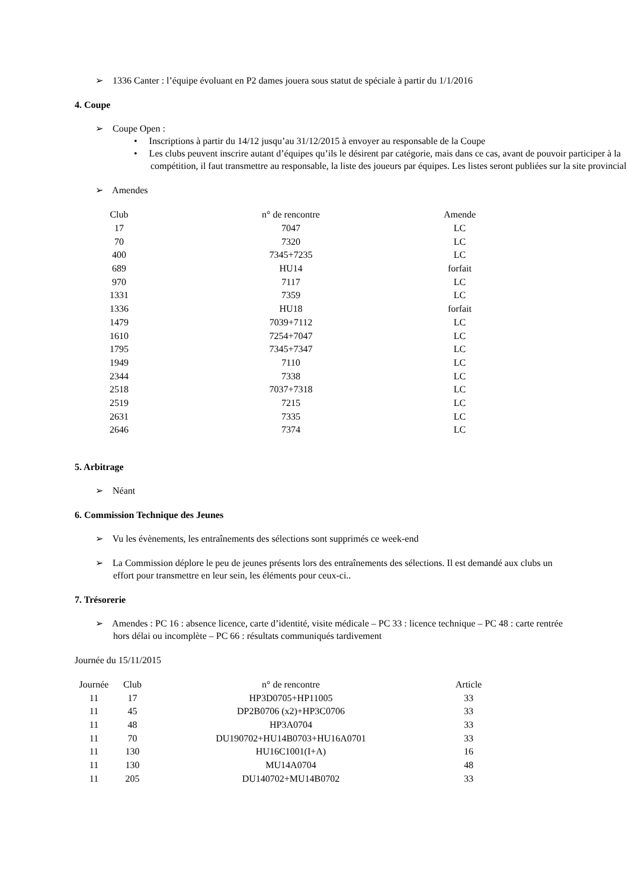➢ 1336 Canter : l’équipe évoluant en P2 dames jouera sous statut de spéciale à partir du 1/1/2016
4. Coupe
➢ Coupe Open :
• Inscriptions à partir du 14/12 jusqu’au 31/12/2015 à envoyer au responsable de la Coupe
• Les clubs peuvent inscrire autant d’équipes qu’ils le désirent par catégorie, mais dans ce cas, avant de pouvoir participer à la compétition, il faut transmettre au responsable, la liste des joueurs par équipes. Les listes seront publiées sur la site provincial
➢ Amendes
| Club | n° de rencontre | Amende |
| 17 | 7047 | LC |
| 70 | 7320 | LC |
| 400 | 7345+7235 | LC |
| 689 | HU14 | forfait |
| 970 | 7117 | LC |
| 1331 | 7359 | LC |
| 1336 | HU18 | forfait |
| 1479 | 7039+7112 | LC |
| 1610 | 7254+7047 | LC |
| 1795 | 7345+7347 | LC |
| 1949 | 7110 | LC |
| 2344 | 7338 | LC |
| 2518 | 7037+7318 | LC |
| 2519 | 7215 | LC |
| 2631 | 7335 | LC |
| 2646 | 7374 | LC |
5. Arbitrage
➢ Néant
6. Commission Technique des Jeunes
➢ Vu les évènements, les entraînements des sélections sont supprimés ce week-end
➢ La Commission déplore le peu de jeunes présents lors des entraînements des sélections. Il est demandé aux clubs un effort pour transmettre en leur sein, les éléments pour ceux-ci..
7. Trésorerie
➢ Amendes : PC 16 : absence licence, carte d’identité, visite médicale – PC 33 : licence technique – PC 48 : carte rentrée hors délai ou incomplète – PC 66 : résultats communiqués tardivement
Journée du 15/11/2015
| Journée | Club | n° de rencontre | Article |
| 11 | 17 | HP3D0705+HP11005 | 33 |
| 11 | 45 | DP2B0706 (x2)+HP3C0706 | 33 |
| 11 | 48 | HP3A0704 | 33 |
| 11 | 70 | DU190702+HU14B0703+HU16A0701 | 33 |
| 11 | 130 | HU16C1001(I+A) | 16 |
| 11 | 130 | MU14A0704 | 48 |
| 11 | 205 | DU140702+MU14B0702 | 33 |